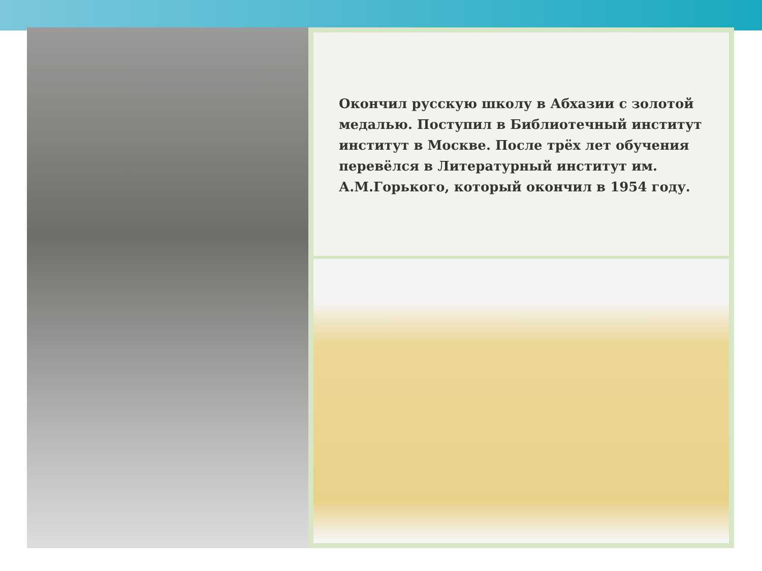Окончил русскую школу в Абхазии с золотой медалью. Поступил в Библиотечный институт институт в Москве. После трёх лет обучения перевёлся в Литературный институт им. А.М.Горького, который окончил в 1954 году.